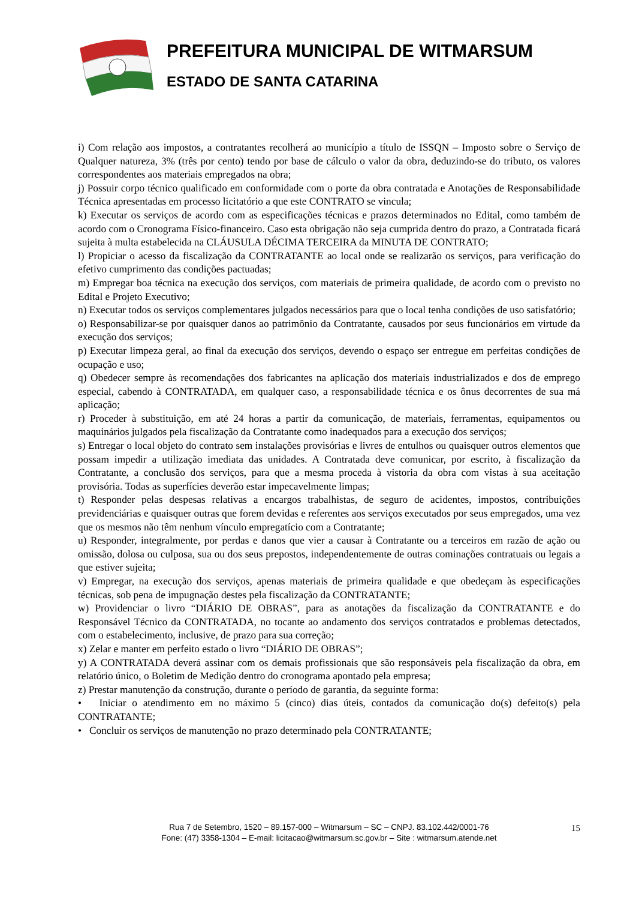PREFEITURA MUNICIPAL DE WITMARSUM
ESTADO DE SANTA CATARINA
i) Com relação aos impostos, a contratantes recolherá ao município a título de ISSQN – Imposto sobre o Serviço de Qualquer natureza, 3% (três por cento) tendo por base de cálculo o valor da obra, deduzindo-se do tributo, os valores correspondentes aos materiais empregados na obra;
j) Possuir corpo técnico qualificado em conformidade com o porte da obra contratada e Anotações de Responsabilidade Técnica apresentadas em processo licitatório a que este CONTRATO se vincula;
k) Executar os serviços de acordo com as especificações técnicas e prazos determinados no Edital, como também de acordo com o Cronograma Físico-financeiro. Caso esta obrigação não seja cumprida dentro do prazo, a Contratada ficará sujeita à multa estabelecida na CLÁUSULA DÉCIMA TERCEIRA da MINUTA DE CONTRATO;
l) Propiciar o acesso da fiscalização da CONTRATANTE ao local onde se realizarão os serviços, para verificação do efetivo cumprimento das condições pactuadas;
m) Empregar boa técnica na execução dos serviços, com materiais de primeira qualidade, de acordo com o previsto no Edital e Projeto Executivo;
n) Executar todos os serviços complementares julgados necessários para que o local tenha condições de uso satisfatório;
o) Responsabilizar-se por quaisquer danos ao patrimônio da Contratante, causados por seus funcionários em virtude da execução dos serviços;
p) Executar limpeza geral, ao final da execução dos serviços, devendo o espaço ser entregue em perfeitas condições de ocupação e uso;
q) Obedecer sempre às recomendações dos fabricantes na aplicação dos materiais industrializados e dos de emprego especial, cabendo à CONTRATADA, em qualquer caso, a responsabilidade técnica e os ônus decorrentes de sua má aplicação;
r) Proceder à substituição, em até 24 horas a partir da comunicação, de materiais, ferramentas, equipamentos ou maquinários julgados pela fiscalização da Contratante como inadequados para a execução dos serviços;
s) Entregar o local objeto do contrato sem instalações provisórias e livres de entulhos ou quaisquer outros elementos que possam impedir a utilização imediata das unidades. A Contratada deve comunicar, por escrito, à fiscalização da Contratante, a conclusão dos serviços, para que a mesma proceda à vistoria da obra com vistas à sua aceitação provisória. Todas as superfícies deverão estar impecavelmente limpas;
t) Responder pelas despesas relativas a encargos trabalhistas, de seguro de acidentes, impostos, contribuições previdenciárias e quaisquer outras que forem devidas e referentes aos serviços executados por seus empregados, uma vez que os mesmos não têm nenhum vínculo empregatício com a Contratante;
u) Responder, integralmente, por perdas e danos que vier a causar à Contratante ou a terceiros em razão de ação ou omissão, dolosa ou culposa, sua ou dos seus prepostos, independentemente de outras cominações contratuais ou legais a que estiver sujeita;
v) Empregar, na execução dos serviços, apenas materiais de primeira qualidade e que obedeçam às especificações técnicas, sob pena de impugnação destes pela fiscalização da CONTRATANTE;
w) Providenciar o livro “DIÁRIO DE OBRAS”, para as anotações da fiscalização da CONTRATANTE e do Responsável Técnico da CONTRATADA, no tocante ao andamento dos serviços contratados e problemas detectados, com o estabelecimento, inclusive, de prazo para sua correção;
x) Zelar e manter em perfeito estado o livro “DIÁRIO DE OBRAS”;
y) A CONTRATADA deverá assinar com os demais profissionais que são responsáveis pela fiscalização da obra, em relatório único, o Boletim de Medição dentro do cronograma apontado pela empresa;
z) Prestar manutenção da construção, durante o período de garantia, da seguinte forma:
• Iniciar o atendimento em no máximo 5 (cinco) dias úteis, contados da comunicação do(s) defeito(s) pela CONTRATANTE;
• Concluir os serviços de manutenção no prazo determinado pela CONTRATANTE;
Rua 7 de Setembro, 1520 – 89.157-000 – Witmarsum – SC – CNPJ. 83.102.442/0001-76
Fone: (47) 3358-1304 – E-mail: licitacao@witmarsum.sc.gov.br – Site : witmarsum.atende.net
15